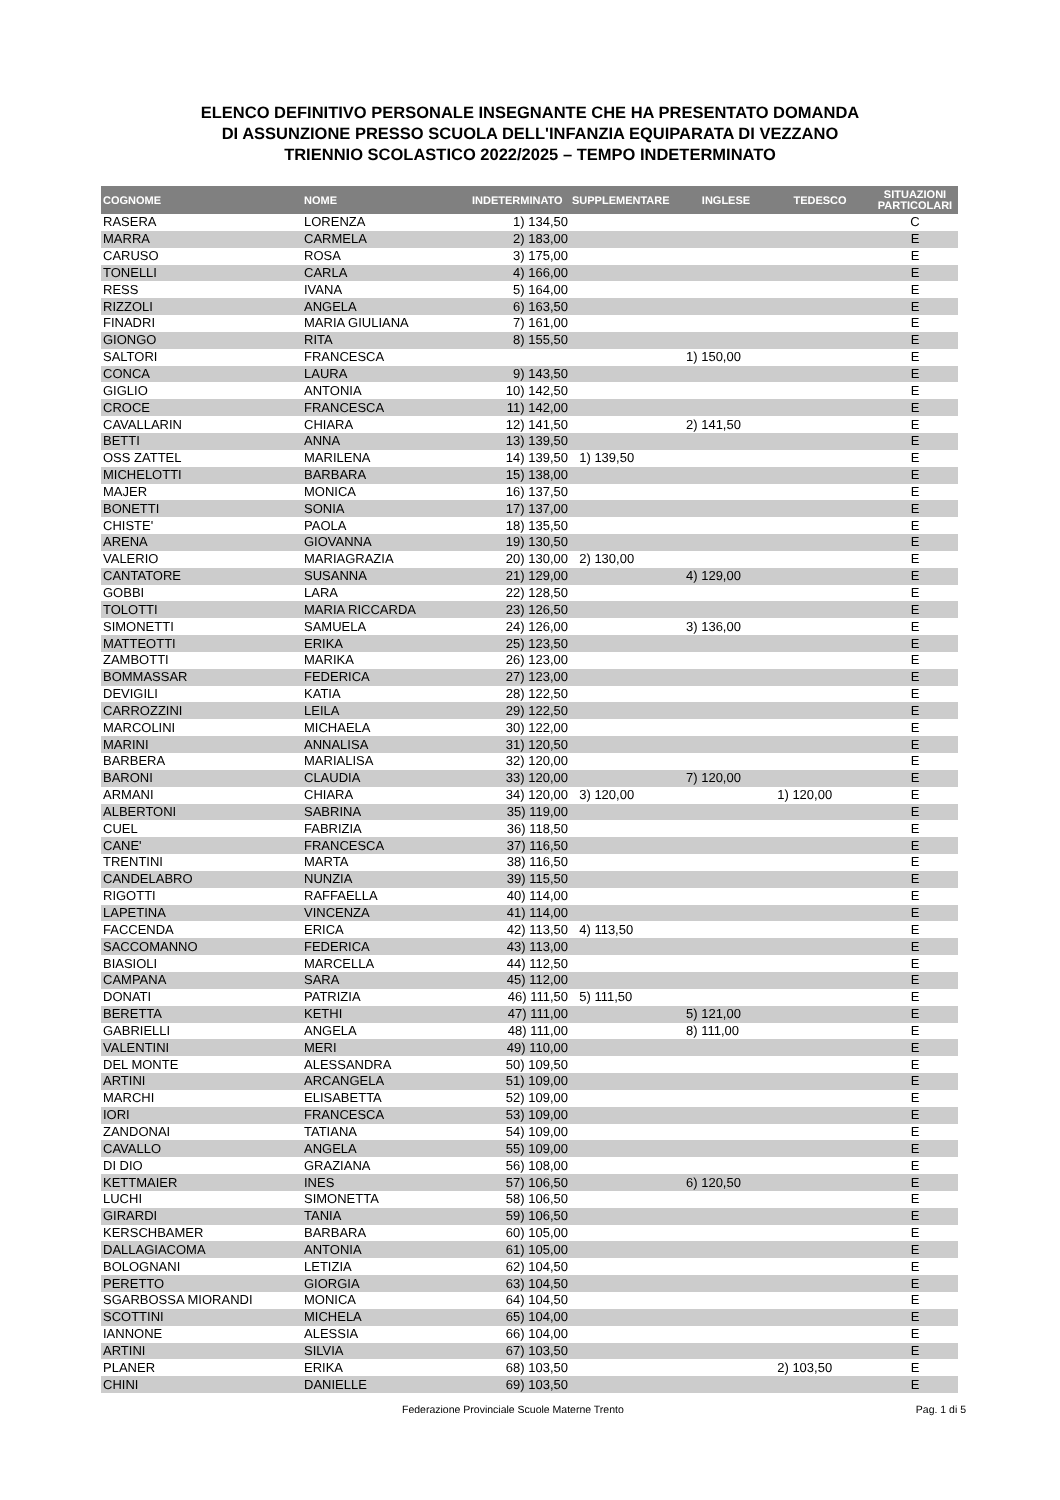ELENCO DEFINITIVO PERSONALE INSEGNANTE CHE HA PRESENTATO DOMANDA
DI ASSUNZIONE PRESSO SCUOLA DELL'INFANZIA EQUIPARATA DI VEZZANO
TRIENNIO SCOLASTICO 2022/2025 – TEMPO INDETERMINATO
| COGNOME | NOME | INDETERMINATO | SUPPLEMENTARE | INGLESE | TEDESCO | SITUAZIONI PARTICOLARI |
| --- | --- | --- | --- | --- | --- | --- |
| RASERA | LORENZA | 1) 134,50 | | | | C |
| MARRA | CARMELA | 2) 183,00 | | | | E |
| CARUSO | ROSA | 3) 175,00 | | | | E |
| TONELLI | CARLA | 4) 166,00 | | | | E |
| RESS | IVANA | 5) 164,00 | | | | E |
| RIZZOLI | ANGELA | 6) 163,50 | | | | E |
| FINADRI | MARIA GIULIANA | 7) 161,00 | | | | E |
| GIONGO | RITA | 8) 155,50 | | | | E |
| SALTORI | FRANCESCA | | | 1) 150,00 | | E |
| CONCA | LAURA | 9) 143,50 | | | | E |
| GIGLIO | ANTONIA | 10) 142,50 | | | | E |
| CROCE | FRANCESCA | 11) 142,00 | | | | E |
| CAVALLARIN | CHIARA | 12) 141,50 | | 2) 141,50 | | E |
| BETTI | ANNA | 13) 139,50 | | | | E |
| OSS ZATTEL | MARILENA | 14) 139,50 | 1) 139,50 | | | E |
| MICHELOTTI | BARBARA | 15) 138,00 | | | | E |
| MAJER | MONICA | 16) 137,50 | | | | E |
| BONETTI | SONIA | 17) 137,00 | | | | E |
| CHISTE' | PAOLA | 18) 135,50 | | | | E |
| ARENA | GIOVANNA | 19) 130,50 | | | | E |
| VALERIO | MARIAGRAZIA | 20) 130,00 | 2) 130,00 | | | E |
| CANTATORE | SUSANNA | 21) 129,00 | | 4) 129,00 | | E |
| GOBBI | LARA | 22) 128,50 | | | | E |
| TOLOTTI | MARIA RICCARDA | 23) 126,50 | | | | E |
| SIMONETTI | SAMUELA | 24) 126,00 | | 3) 136,00 | | E |
| MATTEOTTI | ERIKA | 25) 123,50 | | | | E |
| ZAMBOTTI | MARIKA | 26) 123,00 | | | | E |
| BOMMASSAR | FEDERICA | 27) 123,00 | | | | E |
| DEVIGILI | KATIA | 28) 122,50 | | | | E |
| CARROZZINI | LEILA | 29) 122,50 | | | | E |
| MARCOLINI | MICHAELA | 30) 122,00 | | | | E |
| MARINI | ANNALISA | 31) 120,50 | | | | E |
| BARBERA | MARIALISA | 32) 120,00 | | | | E |
| BARONI | CLAUDIA | 33) 120,00 | | 7) 120,00 | | E |
| ARMANI | CHIARA | 34) 120,00 | 3) 120,00 | | 1) 120,00 | E |
| ALBERTONI | SABRINA | 35) 119,00 | | | | E |
| CUEL | FABRIZIA | 36) 118,50 | | | | E |
| CANE' | FRANCESCA | 37) 116,50 | | | | E |
| TRENTINI | MARTA | 38) 116,50 | | | | E |
| CANDELABRO | NUNZIA | 39) 115,50 | | | | E |
| RIGOTTI | RAFFAELLA | 40) 114,00 | | | | E |
| LAPETINA | VINCENZA | 41) 114,00 | | | | E |
| FACCENDA | ERICA | 42) 113,50 | 4) 113,50 | | | E |
| SACCOMANNO | FEDERICA | 43) 113,00 | | | | E |
| BIASIOLI | MARCELLA | 44) 112,50 | | | | E |
| CAMPANA | SARA | 45) 112,00 | | | | E |
| DONATI | PATRIZIA | 46) 111,50 | 5) 111,50 | | | E |
| BERETTA | KETHI | 47) 111,00 | | 5) 121,00 | | E |
| GABRIELLI | ANGELA | 48) 111,00 | | 8) 111,00 | | E |
| VALENTINI | MERI | 49) 110,00 | | | | E |
| DEL MONTE | ALESSANDRA | 50) 109,50 | | | | E |
| ARTINI | ARCANGELA | 51) 109,00 | | | | E |
| MARCHI | ELISABETTA | 52) 109,00 | | | | E |
| IORI | FRANCESCA | 53) 109,00 | | | | E |
| ZANDONAI | TATIANA | 54) 109,00 | | | | E |
| CAVALLO | ANGELA | 55) 109,00 | | | | E |
| DI DIO | GRAZIANA | 56) 108,00 | | | | E |
| KETTMAIER | INES | 57) 106,50 | | 6) 120,50 | | E |
| LUCHI | SIMONETTA | 58) 106,50 | | | | E |
| GIRARDI | TANIA | 59) 106,50 | | | | E |
| KERSCHBAMER | BARBARA | 60) 105,00 | | | | E |
| DALLAGIACOMA | ANTONIA | 61) 105,00 | | | | E |
| BOLOGNANI | LETIZIA | 62) 104,50 | | | | E |
| PERETTO | GIORGIA | 63) 104,50 | | | | E |
| SGARBOSSA MIORANDI | MONICA | 64) 104,50 | | | | E |
| SCOTTINI | MICHELA | 65) 104,00 | | | | E |
| IANNONE | ALESSIA | 66) 104,00 | | | | E |
| ARTINI | SILVIA | 67) 103,50 | | | | E |
| PLANER | ERIKA | 68) 103,50 | | | 2) 103,50 | E |
| CHINI | DANIELLE | 69) 103,50 | | | | E |
Federazione Provinciale Scuole Materne Trento Pag. 1 di 5